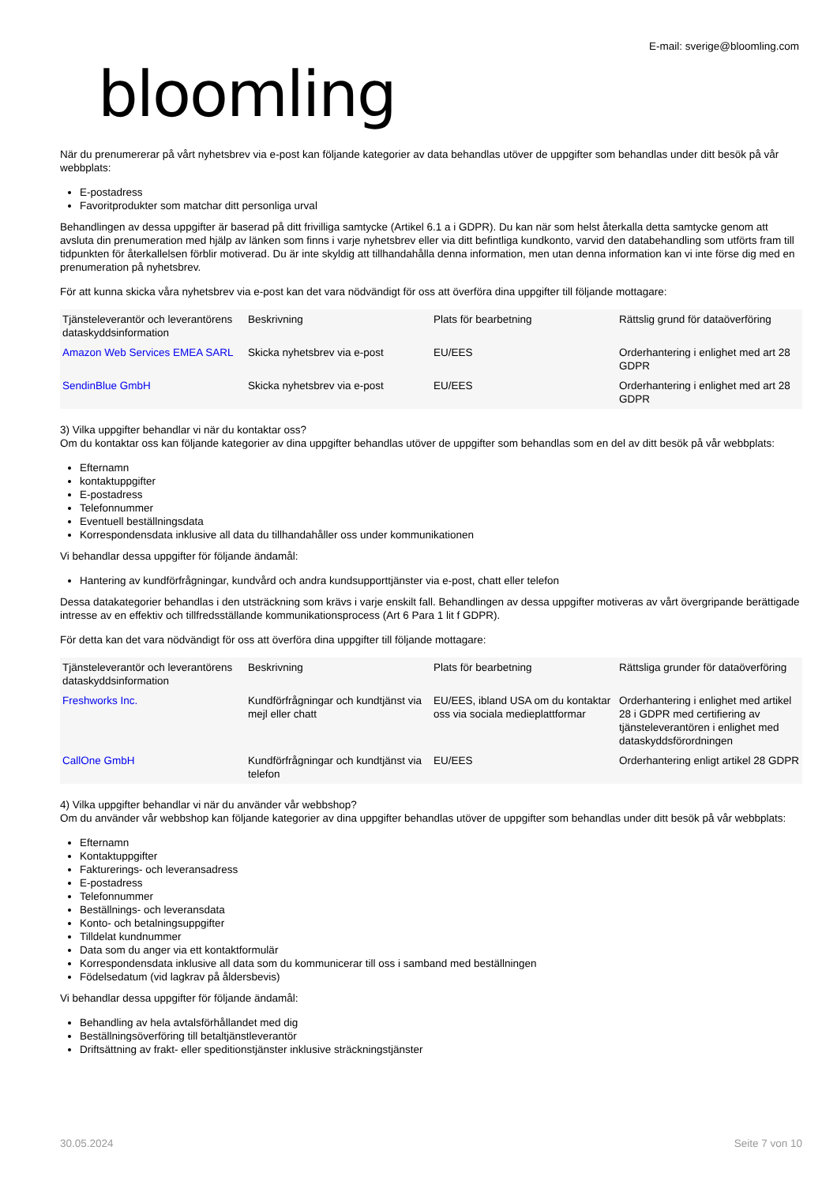bloomling
E-mail: sverige@bloomling.com
När du prenumererar på vårt nyhetsbrev via e-post kan följande kategorier av data behandlas utöver de uppgifter som behandlas under ditt besök på vår webbplats:
E-postadress
Favoritprodukter som matchar ditt personliga urval
Behandlingen av dessa uppgifter är baserad på ditt frivilliga samtycke (Artikel 6.1 a i GDPR). Du kan när som helst återkalla detta samtycke genom att avsluta din prenumeration med hjälp av länken som finns i varje nyhetsbrev eller via ditt befintliga kundkonto, varvid den databehandling som utförts fram till tidpunkten för återkallelsen förblir motiverad. Du är inte skyldig att tillhandahålla denna information, men utan denna information kan vi inte förse dig med en prenumeration på nyhetsbrev.
För att kunna skicka våra nyhetsbrev via e-post kan det vara nödvändigt för oss att överföra dina uppgifter till följande mottagare:
| Tjänsteleverantör och leverantörens dataskyddsinformation | Beskrivning | Plats för bearbetning | Rättslig grund för dataöverföring |
| --- | --- | --- | --- |
| Amazon Web Services EMEA SARL | Skicka nyhetsbrev via e-post | EU/EES | Orderhantering i enlighet med art 28 GDPR |
| SendinBlue GmbH | Skicka nyhetsbrev via e-post | EU/EES | Orderhantering i enlighet med art 28 GDPR |
3) Vilka uppgifter behandlar vi när du kontaktar oss?
Om du kontaktar oss kan följande kategorier av dina uppgifter behandlas utöver de uppgifter som behandlas som en del av ditt besök på vår webbplats:
Efternamn
kontaktuppgifter
E-postadress
Telefonnummer
Eventuell beställningsdata
Korrespondensdata inklusive all data du tillhandahåller oss under kommunikationen
Vi behandlar dessa uppgifter för följande ändamål:
Hantering av kundförfrågningar, kundvård och andra kundsupporttjänster via e-post, chatt eller telefon
Dessa datakategorier behandlas i den utsträckning som krävs i varje enskilt fall. Behandlingen av dessa uppgifter motiveras av vårt övergripande berättigade intresse av en effektiv och tillfredsställande kommunikationsprocess (Art 6 Para 1 lit f GDPR).
För detta kan det vara nödvändigt för oss att överföra dina uppgifter till följande mottagare:
| Tjänsteleverantör och leverantörens dataskyddsinformation | Beskrivning | Plats för bearbetning | Rättsliga grunder för dataöverföring |
| --- | --- | --- | --- |
| Freshworks Inc. | Kundförfrågningar och kundtjänst via mejl eller chatt | EU/EES, ibland USA om du kontaktar oss via sociala medieplattformar | Orderhantering i enlighet med artikel 28 i GDPR med certifiering av tjänsteleverantören i enlighet med dataskyddsförordningen |
| CallOne GmbH | Kundförfrågningar och kundtjänst via telefon | EU/EES | Orderhantering enligt artikel 28 GDPR |
4) Vilka uppgifter behandlar vi när du använder vår webbshop?
Om du använder vår webbshop kan följande kategorier av dina uppgifter behandlas utöver de uppgifter som behandlas under ditt besök på vår webbplats:
Efternamn
Kontaktuppgifter
Fakturerings- och leveransadress
E-postadress
Telefonnummer
Beställnings- och leveransdata
Konto- och betalningsuppgifter
Tilldelat kundnummer
Data som du anger via ett kontaktformulär
Korrespondensdata inklusive all data som du kommunicerar till oss i samband med beställningen
Födelsedatum (vid lagkrav på åldersbevis)
Vi behandlar dessa uppgifter för följande ändamål:
Behandling av hela avtalsförhållandet med dig
Beställningsöverföring till betaltjänstleverantör
Driftsättning av frakt- eller speditionstjänster inklusive sträckningstjänster
30.05.2024 Seite 7 von 10